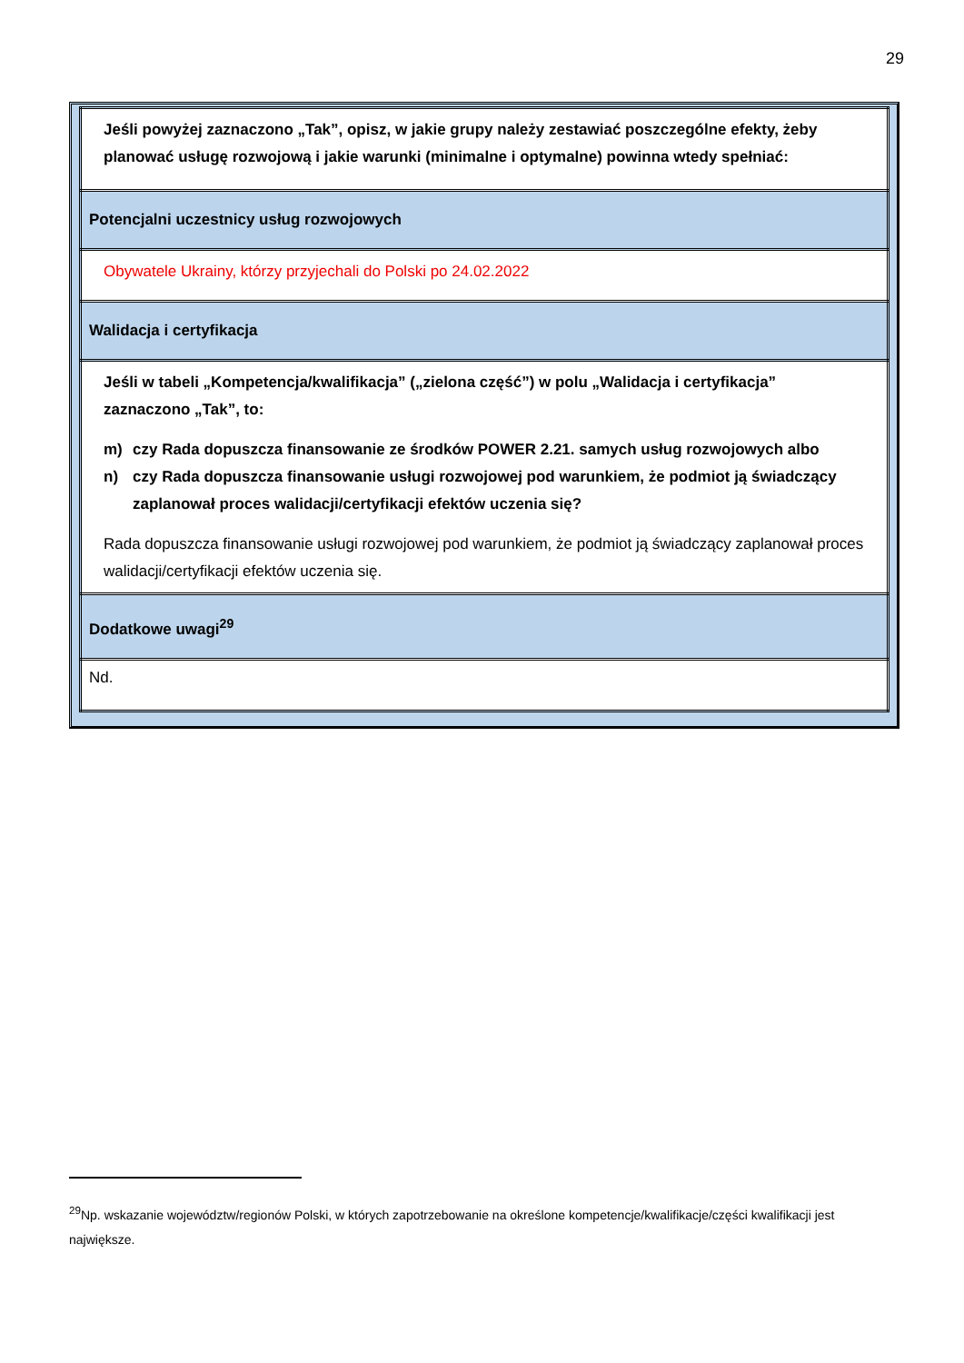29
| Jeśli powyżej zaznaczono „Tak”, opisz, w jakie grupy należy zestawiać poszczególne efekty, żeby planować usługę rozwojową i jakie warunki (minimalne i optymalne) powinna wtedy spełniać: |
| Potencjalni uczestnicy usług rozwojowych |
| Obywatele Ukrainy, którzy przyjechali do Polski po 24.02.2022 |
| Walidacja i certyfikacja |
| Jeśli w tabeli „Kompetencja/kwalifikacja” („zielona część”) w polu „Walidacja i certyfikacja” zaznaczono „Tak”, to: m) czy Rada dopuszcza finansowanie ze środków POWER 2.21. samych usług rozwojowych albo n) czy Rada dopuszcza finansowanie usługi rozwojowej pod warunkiem, że podmiot ją świadczący zaplanował proces walidacji/certyfikacji efektów uczenia się? Rada dopuszcza finansowanie usługi rozwojowej pod warunkiem, że podmiot ją świadczący zaplanował proces walidacji/certyfikacji efektów uczenia się. |
| Dodatkowe uwagi<sup>29</sup> |
| Nd. |
<sup>29</sup> Np. wskazanie województw/regionów Polski, w których zapotrzebowanie na określone kompetencje/kwalifikacje/części kwalifikacji jest największe.